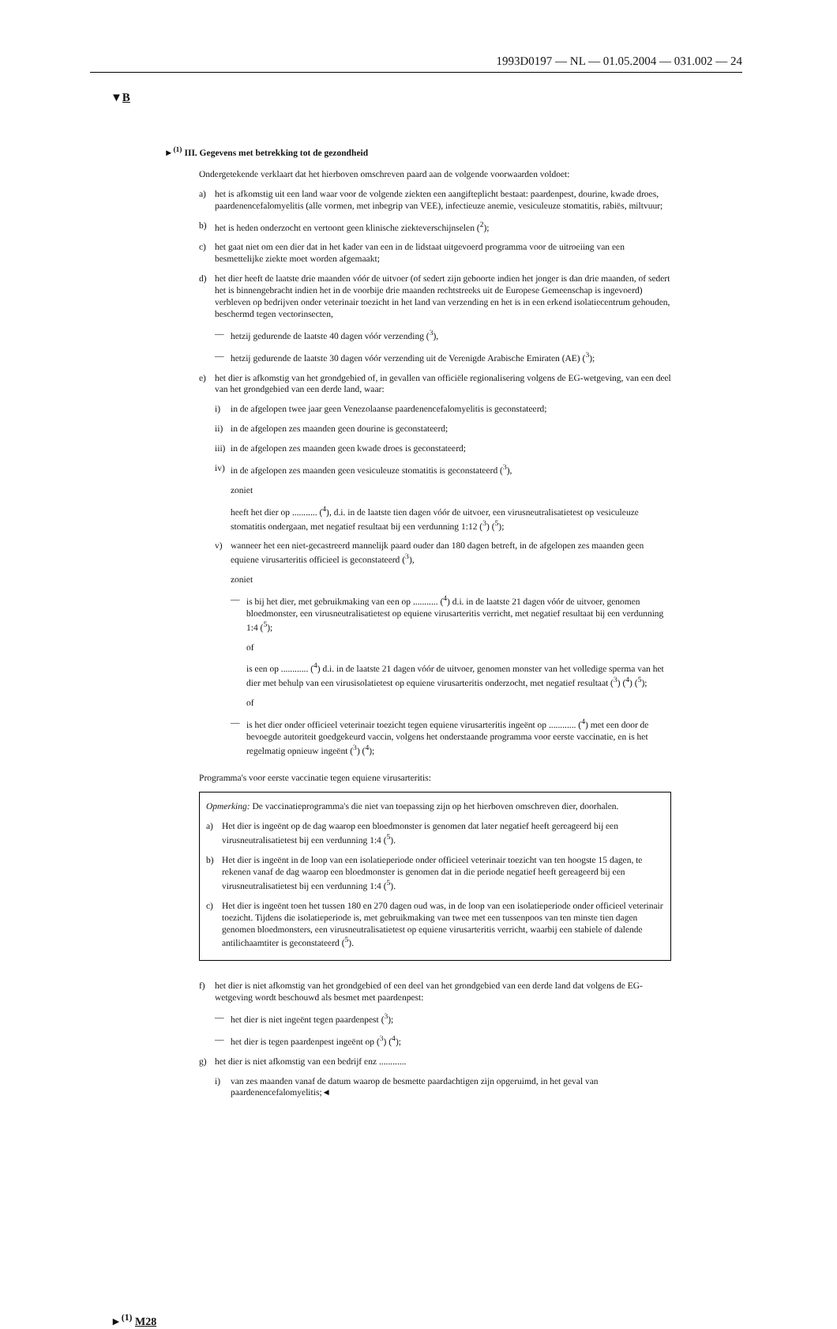1993D0197 — NL — 01.05.2004 — 031.002 — 24
▼B
►<sup>(1)</sup> III. Gegevens met betrekking tot de gezondheid
Ondergetekende verklaart dat het hierboven omschreven paard aan de volgende voorwaarden voldoet:
a) het is afkomstig uit een land waar voor de volgende ziekten een aangifteplicht bestaat: paardenpest, dourine, kwade droes, paardenencefalomyelitis (alle vormen, met inbegrip van VEE), infectieuze anemie, vesiculeuze stomatitis, rabiës, miltvuur;
b) het is heden onderzocht en vertoont geen klinische ziekteverschijnselen (<sup>2</sup>);
c) het gaat niet om een dier dat in het kader van een in de lidstaat uitgevoerd programma voor de uitroeiing van een besmettelijke ziekte moet worden afgemaakt;
d) het dier heeft de laatste drie maanden vóór de uitvoer (of sedert zijn geboorte indien het jonger is dan drie maanden, of sedert het is binnengebracht indien het in de voorbije drie maanden rechtstreeks uit de Europese Gemeenschap is ingevoerd) verbleven op bedrijven onder veterinair toezicht in het land van verzending en het is in een erkend isolatiecentrum gehouden, beschermd tegen vectorinsecten,
— hetzij gedurende de laatste 40 dagen vóór verzending (<sup>3</sup>),
— hetzij gedurende de laatste 30 dagen vóór verzending uit de Verenigde Arabische Emiraten (AE) (<sup>3</sup>);
e) het dier is afkomstig van het grondgebied of, in gevallen van officiële regionalisering volgens de EG-wetgeving, van een deel van het grondgebied van een derde land, waar:
i) in de afgelopen twee jaar geen Venezolaanse paardenencefalomyelitis is geconstateerd;
ii) in de afgelopen zes maanden geen dourine is geconstateerd;
iii) in de afgelopen zes maanden geen kwade droes is geconstateerd;
iv) in de afgelopen zes maanden geen vesiculeuze stomatitis is geconstateerd (<sup>3</sup>),
zoniet
heeft het dier op ........... (<sup>4</sup>), d.i. in de laatste tien dagen vóór de uitvoer, een virusneutralisatietest op vesiculeuze stomatitis ondergaan, met negatief resultaat bij een verdunning 1:12 (<sup>3</sup>) (<sup>5</sup>);
v) wanneer het een niet-gecastreerd mannelijk paard ouder dan 180 dagen betreft, in de afgelopen zes maanden geen equiene virusarteritis officieel is geconstateerd (<sup>3</sup>),
zoniet
— is bij het dier, met gebruikmaking van een op ........... (<sup>4</sup>) d.i. in de laatste 21 dagen vóór de uitvoer, genomen bloedmonster, een virusneutralisatietest op equiene virusarteritis verricht, met negatief resultaat bij een verdunning 1:4 (<sup>5</sup>);
of
is een op ............ (<sup>4</sup>) d.i. in de laatste 21 dagen vóór de uitvoer, genomen monster van het volledige sperma van het dier met behulp van een virusisolatietest op equiene virusarteritis onderzocht, met negatief resultaat (<sup>3</sup>) (<sup>4</sup>) (<sup>5</sup>);
of
— is het dier onder officieel veterinair toezicht tegen equiene virusarteritis ingeënt op ............ (<sup>4</sup>) met een door de bevoegde autoriteit goedgekeurd vaccin, volgens het onderstaande programma voor eerste vaccinatie, en is het regelmatig opnieuw ingeënt (<sup>3</sup>) (<sup>4</sup>);
Programma's voor eerste vaccinatie tegen equiene virusarteritis:
Opmerking: De vaccinatieprogramma's die niet van toepassing zijn op het hierboven omschreven dier, doorhalen.
a) Het dier is ingeënt op de dag waarop een bloedmonster is genomen dat later negatief heeft gereageerd bij een virusneutralisatietest bij een verdunning 1:4 (<sup>5</sup>).
b) Het dier is ingeënt in de loop van een isolatieperiode onder officieel veterinair toezicht van ten hoogste 15 dagen, te rekenen vanaf de dag waarop een bloedmonster is genomen dat in die periode negatief heeft gereageerd bij een virusneutralisatietest bij een verdunning 1:4 (<sup>5</sup>).
c) Het dier is ingeënt toen het tussen 180 en 270 dagen oud was, in de loop van een isolatieperiode onder officieel veterinair toezicht. Tijdens die isolatieperiode is, met gebruikmaking van twee met een tussenpoos van ten minste tien dagen genomen bloedmonsters, een virusneutralisatietest op equiene virusarteritis verricht, waarbij een stabiele of dalende antilichaamtiter is geconstateerd (<sup>5</sup>).
f) het dier is niet afkomstig van het grondgebied of een deel van het grondgebied van een derde land dat volgens de EG-wetgeving wordt beschouwd als besmet met paardenpest:
— het dier is niet ingeënt tegen paardenpest (<sup>3</sup>);
— het dier is tegen paardenpest ingeënt op (<sup>3</sup>) (<sup>4</sup>);
g) het dier is niet afkomstig van een bedrijf enz ............
i) van zes maanden vanaf de datum waarop de besmette paardachtigen zijn opgeruimd, in het geval van paardenencefalomyelitis;◄
►<sup>(1)</sup> M28